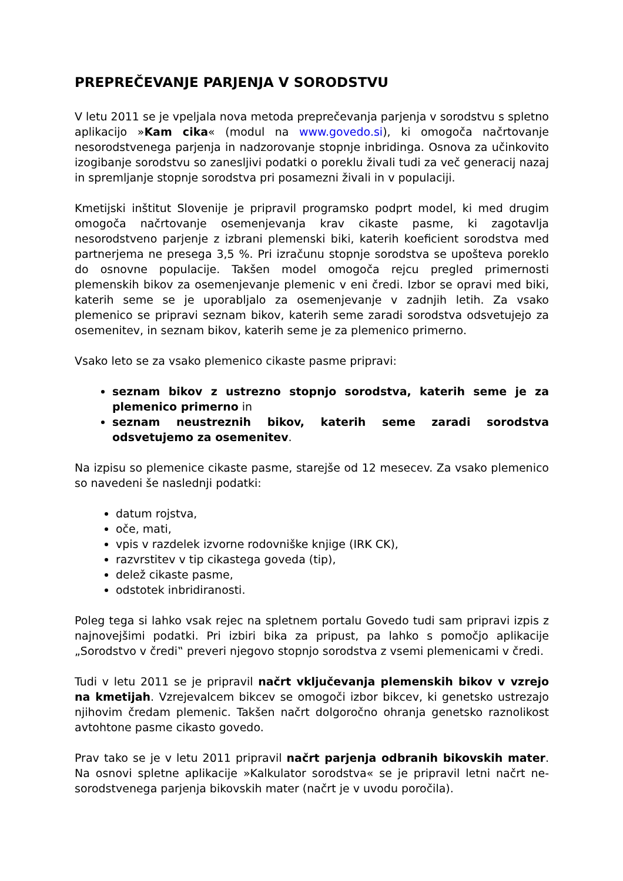PREPREČEVANJE PARJENJA V SORODSTVU
V letu 2011 se je vpeljala nova metoda preprečevanja parjenja v sorodstvu s spletno aplikacijo »Kam cika« (modul na www.govedo.si), ki omogoča načrtovanje nesorodstvenega parjenja in nadzorovanje stopnje inbridinga. Osnova za učinkovito izogibanje sorodstvu so zanesljivi podatki o poreklu živali tudi za več generacij nazaj in spremljanje stopnje sorodstva pri posamezni živali in v populaciji.
Kmetijski inštitut Slovenije je pripravil programsko podprt model, ki med drugim omogoča načrtovanje osemenjevanja krav cikaste pasme, ki zagotavlja nesorodstveno parjenje z izbrani plemenski biki, katerih koeficient sorodstva med partnerjema ne presega 3,5 %. Pri izračunu stopnje sorodstva se upošteva poreklo do osnovne populacije. Takšen model omogoča rejcu pregled primernosti plemenskih bikov za osemenjevanje plemenic v eni čredi. Izbor se opravi med biki, katerih seme se je uporabljalo za osemenjevanje v zadnjih letih. Za vsako plemenico se pripravi seznam bikov, katerih seme zaradi sorodstva odsvetujejo za osemenitev, in seznam bikov, katerih seme je za plemenico primerno.
Vsako leto se za vsako plemenico cikaste pasme pripravi:
seznam bikov z ustrezno stopnjo sorodstva, katerih seme je za plemenico primerno in
seznam neustreznih bikov, katerih seme zaradi sorodstva odsvetujemo za osemenitev.
Na izpisu so plemenice cikaste pasme, starejše od 12 mesecev. Za vsako plemenico so navedeni še naslednji podatki:
datum rojstva,
oče, mati,
vpis v razdelek izvorne rodovniške knjige (IRK CK),
razvrstitev v tip cikastega goveda (tip),
delež cikaste pasme,
odstotek inbridiranosti.
Poleg tega si lahko vsak rejec na spletnem portalu Govedo tudi sam pripravi izpis z najnovejšimi podatki. Pri izbiri bika za pripust, pa lahko s pomočjo aplikacije „Sorodstvo v čredi‟ preveri njegovo stopnjo sorodstva z vsemi plemenicami v čredi.
Tudi v letu 2011 se je pripravil načrt vključevanja plemenskih bikov v vzrejo na kmetijah. Vzrejevalcem bikcev se omogoči izbor bikcev, ki genetsko ustrezajo njihovim čredam plemenic. Takšen načrt dolgoročno ohranja genetsko raznolikost avtohtone pasme cikasto govedo.
Prav tako se je v letu 2011 pripravil načrt parjenja odbranih bikovskih mater. Na osnovi spletne aplikacije »Kalkulator sorodstva« se je pripravil letni načrt ne-sorodstvenega parjenja bikovskih mater (načrt je v uvodu poročila).